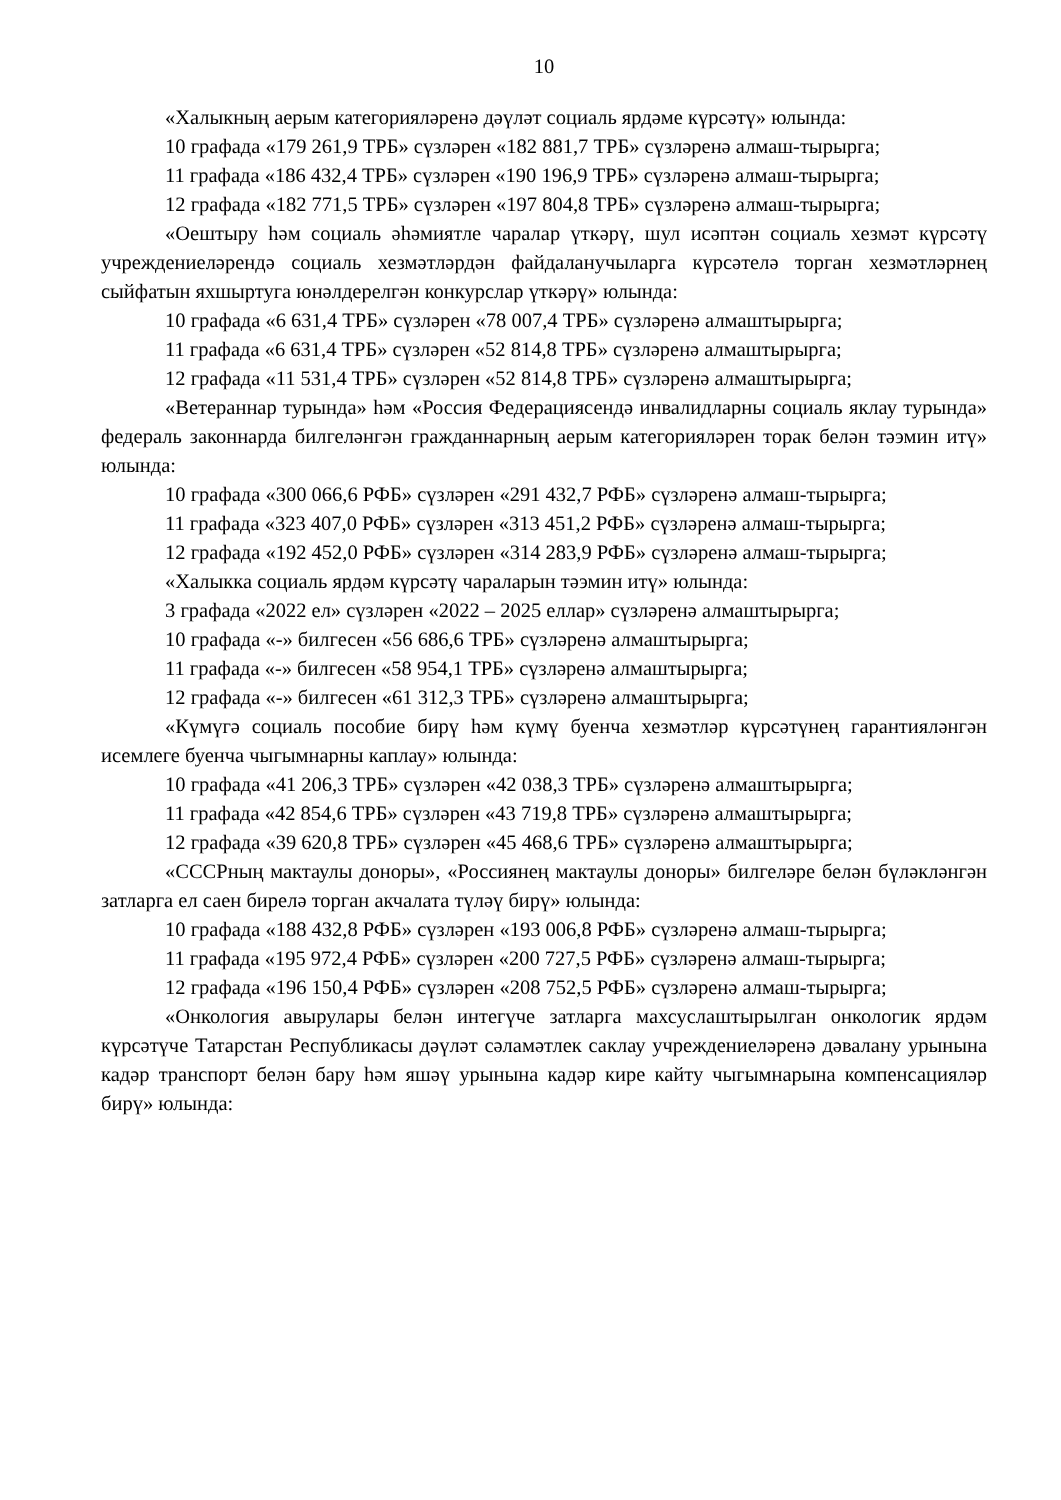10
«Халыкның аерым категорияләренә дәүләт социаль ярдәме күрсәтү» юлында:
10 графада «179 261,9 ТРБ» сүзләрен «182 881,7 ТРБ» сүзләренә алмаш-тырырга;
11 графада «186 432,4 ТРБ» сүзләрен «190 196,9 ТРБ» сүзләренә алмаш-тырырга;
12 графада «182 771,5 ТРБ» сүзләрен «197 804,8 ТРБ» сүзләренә алмаш-тырырга;
«Оештыру һәм социаль әһәмиятле чаралар үткәрү, шул исәптән социаль хезмәт күрсәтү учреждениеләрендә социаль хезмәтләрдән файдаланучыларга күрсәтелә торган хезмәтләрнең сыйфатын яхшыртуга юнәлдерелгән конкурслар үткәрү» юлында:
10 графада «6 631,4 ТРБ» сүзләрен «78 007,4 ТРБ» сүзләренә алмаштырырга;
11 графада «6 631,4 ТРБ» сүзләрен «52 814,8 ТРБ» сүзләренә алмаштырырга;
12 графада «11 531,4 ТРБ» сүзләрен «52 814,8 ТРБ» сүзләренә алмаштырырга;
«Ветераннар турында» һәм «Россия Федерациясендә инвалидларны социаль яклау турында» федераль законнарда билгеләнгән гражданнарның аерым категорияләрен торак белән тәэмин итү» юлында:
10 графада «300 066,6 РФБ» сүзләрен «291 432,7 РФБ» сүзләренә алмаш-тырырга;
11 графада «323 407,0 РФБ» сүзләрен «313 451,2 РФБ» сүзләренә алмаш-тырырга;
12 графада «192 452,0 РФБ» сүзләрен «314 283,9 РФБ» сүзләренә алмаш-тырырга;
«Халыкка социаль ярдәм күрсәтү чараларын тәэмин итү» юлында:
3 графада «2022 ел» сүзләрен «2022 – 2025 еллар» сүзләренә алмаштырырга;
10 графада «-» билгесен «56 686,6 ТРБ» сүзләренә алмаштырырга;
11 графада «-» билгесен «58 954,1 ТРБ» сүзләренә алмаштырырга;
12 графада «-» билгесен «61 312,3 ТРБ» сүзләренә алмаштырырга;
«Күмүгә социаль пособие бирү һәм күмү буенча хезмәтләр күрсәтүнең гарантияләнгән исемлеге буенча чыгымнарны каплау» юлында:
10 графада «41 206,3 ТРБ» сүзләрен «42 038,3 ТРБ» сүзләренә алмаштырырга;
11 графада «42 854,6 ТРБ» сүзләрен «43 719,8 ТРБ» сүзләренә алмаштырырга;
12 графада «39 620,8 ТРБ» сүзләрен «45 468,6 ТРБ» сүзләренә алмаштырырга;
«СССРның мактаулы доноры», «Россиянең мактаулы доноры» билгеләре белән бүләкләнгән затларга ел саен бирелә торган акчалата түләү бирү» юлында:
10 графада «188 432,8 РФБ» сүзләрен «193 006,8 РФБ» сүзләренә алмаш-тырырга;
11 графада «195 972,4 РФБ» сүзләрен «200 727,5 РФБ» сүзләренә алмаш-тырырга;
12 графада «196 150,4 РФБ» сүзләрен «208 752,5 РФБ» сүзләренә алмаш-тырырга;
«Онкология авырулары белән интегүче затларга махсуслаштырылган онкологик ярдәм күрсәтүче Татарстан Республикасы дәүләт сәламәтлек саклау учреждениеләренә дәвалану урынына кадәр транспорт белән бару һәм яшәү урынына кадәр кире кайту чыгымнарына компенсацияләр бирү» юлында: